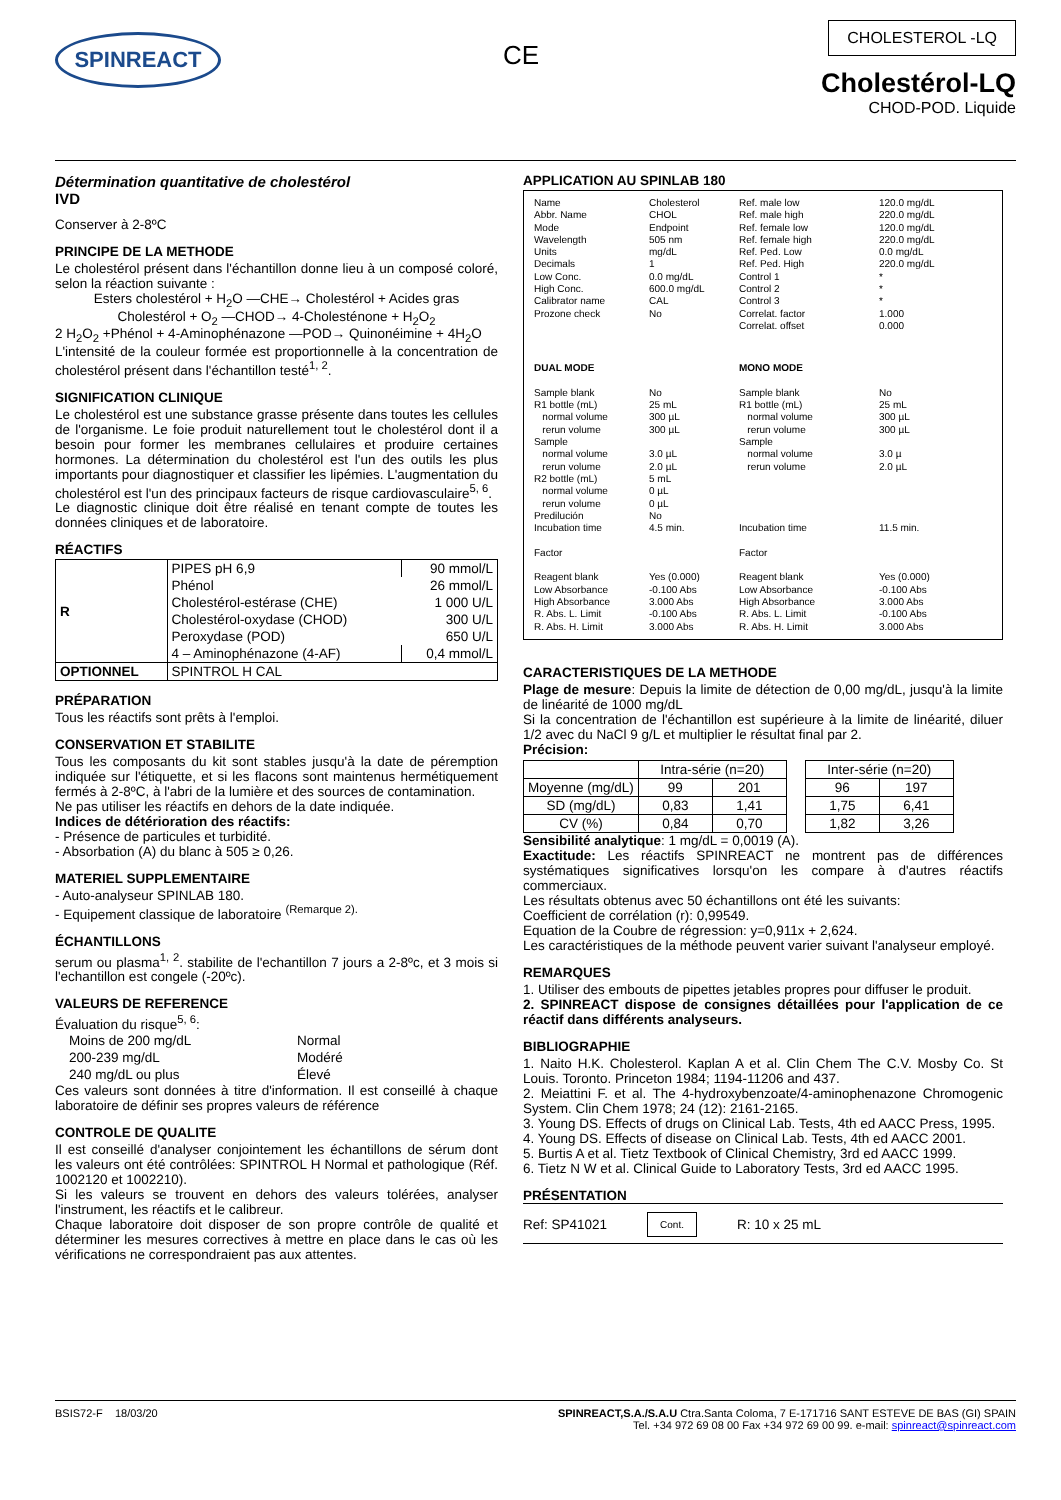SPINREACT
CE
CHOLESTEROL -LQ
Cholestérol-LQ
CHOD-POD. Liquide
Détermination quantitative de cholestérol
IVD
Conserver à 2-8ºC
PRINCIPE DE LA METHODE
Le cholestérol présent dans l'échantillon donne lieu à un composé coloré, selon la réaction suivante :
Esters cholestérol + H<sub>2</sub>O —CHE→ Cholestérol + Acides gras
Cholestérol + O<sub>2</sub> —CHOD→ 4-Cholesténone + H<sub>2</sub>O<sub>2</sub>
2 H<sub>2</sub>O<sub>2</sub> +Phénol + 4-Aminophénazone —POD→ Quinonéimine + 4H<sub>2</sub>O
L'intensité de la couleur formée est proportionnelle à la concentration de cholestérol présent dans l'échantillon testé<sup>1, 2</sup>.
SIGNIFICATION CLINIQUE
Le cholestérol est une substance grasse présente dans toutes les cellules de l'organisme. Le foie produit naturellement tout le cholestérol dont il a besoin pour former les membranes cellulaires et produire certaines hormones. La détermination du cholestérol est l'un des outils les plus importants pour diagnostiquer et classifier les lipémies. L'augmentation du cholestérol est l'un des principaux facteurs de risque cardiovasculaire<sup>5, 6</sup>.
Le diagnostic clinique doit être réalisé en tenant compte de toutes les données cliniques et de laboratoire.
RÉACTIFS
| R | PIPES pH 6,9 | 90 mmol/L |
| | Phénol | 26 mmol/L |
| | Cholestérol-estérase (CHE) | 1 000 U/L |
| | Cholestérol-oxydase (CHOD) | 300 U/L |
| | Peroxydase (POD) | 650 U/L |
| | 4 – Aminophénazone (4-AF) | 0,4 mmol/L |
| OPTIONNEL | SPINTROL H CAL | |
PRÉPARATION
Tous les réactifs sont prêts à l'emploi.
CONSERVATION ET STABILITE
Tous les composants du kit sont stables jusqu'à la date de péremption indiquée sur l'étiquette, et si les flacons sont maintenus hermétiquement fermés à 2-8ºC, à l'abri de la lumière et des sources de contamination.
Ne pas utiliser les réactifs en dehors de la date indiquée.
Indices de détérioration des réactifs:
- Présence de particules et turbidité.
- Absorbation (A) du blanc à 505 ≥ 0,26.
MATERIEL SUPPLEMENTAIRE
- Auto-analyseur SPINLAB 180.
- Equipement classique de laboratoire <sup>(Remarque 2).</sup>
ÉCHANTILLONS
serum ou plasma<sup>1, 2</sup>. stabilite de l'echantillon 7 jours a 2-8ºc, et 3 mois si l'echantillon est congele (-20ºc).
VALEURS DE REFERENCE
Évaluation du risque<sup>5, 6</sup>:
| Moins de 200 mg/dL | Normal |
| 200-239 mg/dL | Modéré |
| 240 mg/dL ou plus | Élevé |
Ces valeurs sont données à titre d'information. Il est conseillé à chaque laboratoire de définir ses propres valeurs de référence
CONTROLE DE QUALITE
Il est conseillé d'analyser conjointement les échantillons de sérum dont les valeurs ont été contrôlées: SPINTROL H Normal et pathologique (Réf. 1002120 et 1002210).
Si les valeurs se trouvent en dehors des valeurs tolérées, analyser l'instrument, les réactifs et le calibreur.
Chaque laboratoire doit disposer de son propre contrôle de qualité et déterminer les mesures correctives à mettre en place dans le cas où les vérifications ne correspondraient pas aux attentes.
APPLICATION AU SPINLAB 180
Name
Abbr. Name
Mode
Wavelength
Units
Decimals
Low Conc.
High Conc.
Calibrator name
Prozone check
Cholesterol
CHOL
Endpoint
505 nm
mg/dL
1
0.0 mg/dL
600.0 mg/dL
CAL
No
Ref. male low
Ref. male high
Ref. female low
Ref. female high
Ref. Ped. Low
Ref. Ped. High
Control 1
Control 2
Control 3
Correlat. factor
Correlat. offset
120.0 mg/dL
220.0 mg/dL
120.0 mg/dL
220.0 mg/dL
0.0 mg/dL
220.0 mg/dL
*
*
*
1.000
0.000
DUAL MODE
Sample blank
R1 bottle (mL)
normal volume
rerun volume
Sample
normal volume
rerun volume
R2 bottle (mL)
normal volume
rerun volume
Predilución
Incubation time
Factor
Reagent blank
Low Absorbance
High Absorbance
R. Abs. L. Limit
R. Abs. H. Limit
No
25 mL
300 µL
300 µL
3.0 µL
2.0 µL
5 mL
0 µL
0 µL
No
4.5 min.
Yes (0.000)
-0.100 Abs
3.000 Abs
-0.100 Abs
3.000 Abs
MONO MODE
Sample blank
R1 bottle (mL)
normal volume
rerun volume
Sample
normal volume
rerun volume
Incubation time
Factor
Reagent blank
Low Absorbance
High Absorbance
R. Abs. L. Limit
R. Abs. H. Limit
No
25 mL
300 µL
300 µL
3.0 µ
2.0 µL
11.5 min.
Yes (0.000)
-0.100 Abs
3.000 Abs
-0.100 Abs
3.000 Abs
CARACTERISTIQUES DE LA METHODE
Plage de mesure: Depuis la limite de détection de 0,00 mg/dL, jusqu'à la limite de linéarité de 1000 mg/dL
Si la concentration de l'échantillon est supérieure à la limite de linéarité, diluer 1/2 avec du NaCl 9 g/L et multiplier le résultat final par 2.
Précision:
| | Intra-série (n=20) | |
| --- | --- | --- |
| Moyenne (mg/dL) | 99 | 201 |
| SD (mg/dL) | 0,83 | 1,41 |
| CV (%) | 0,84 | 0,70 |
| Inter-série (n=20) | |
| --- | --- |
| 96 | 197 |
| 1,75 | 6,41 |
| 1,82 | 3,26 |
Sensibilité analytique: 1 mg/dL = 0,0019 (A).
Exactitude: Les réactifs SPINREACT ne montrent pas de différences systématiques significatives lorsqu'on les compare à d'autres réactifs commerciaux.
Les résultats obtenus avec 50 échantillons ont été les suivants:
Coefficient de corrélation (r): 0,99549.
Equation de la Coubre de régression: y=0,911x + 2,624.
Les caractéristiques de la méthode peuvent varier suivant l'analyseur employé.
REMARQUES
1. Utiliser des embouts de pipettes jetables propres pour diffuser le produit.
2. SPINREACT dispose de consignes détaillées pour l'application de ce réactif dans différents analyseurs.
BIBLIOGRAPHIE
1. Naito H.K. Cholesterol. Kaplan A et al. Clin Chem The C.V. Mosby Co. St Louis. Toronto. Princeton 1984; 1194-11206 and 437.
2. Meiattini F. et al. The 4-hydroxybenzoate/4-aminophenazone Chromogenic System. Clin Chem 1978; 24 (12): 2161-2165.
3. Young DS. Effects of drugs on Clinical Lab. Tests, 4th ed AACC Press, 1995.
4. Young DS. Effects of disease on Clinical Lab. Tests, 4th ed AACC 2001.
5. Burtis A et al. Tietz Textbook of Clinical Chemistry, 3rd ed AACC 1999.
6. Tietz N W et al. Clinical Guide to Laboratory Tests, 3rd ed AACC 1995.
PRÉSENTATION
Ref: SP41021 Cont. R: 10 x 25 mL
BSIS72-F 18/03/20 SPINREACT,S.A./S.A.U Ctra.Santa Coloma, 7 E-171716 SANT ESTEVE DE BAS (GI) SPAIN
Tel. +34 972 69 08 00 Fax +34 972 69 00 99. e-mail: spinreact@spinreact.com